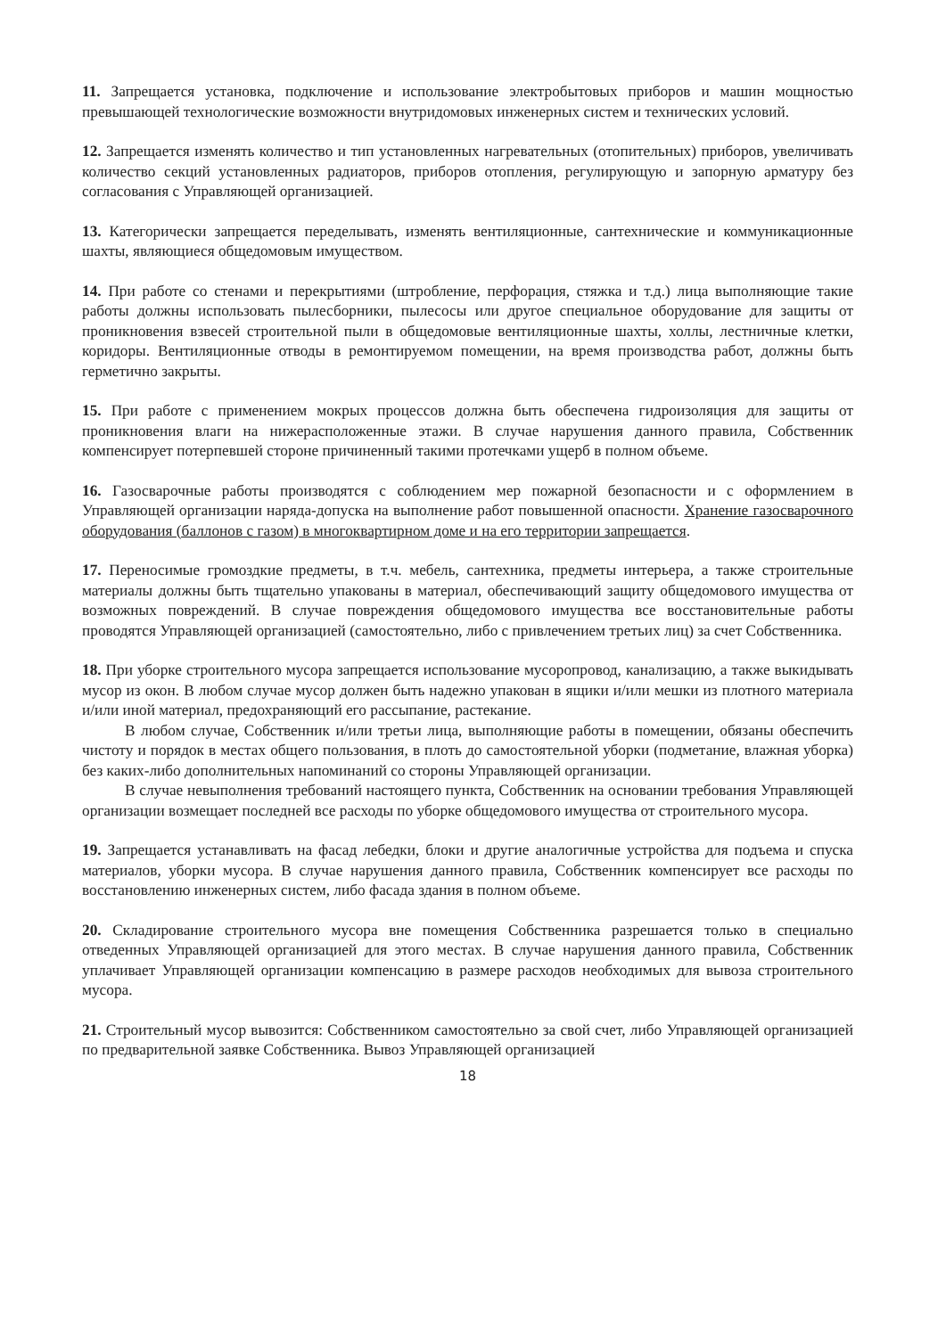11. Запрещается установка, подключение и использование электробытовых приборов и машин мощностью превышающей технологические возможности внутридомовых инженерных систем и технических условий.
12. Запрещается изменять количество и тип установленных нагревательных (отопительных) приборов, увеличивать количество секций установленных радиаторов, приборов отопления, регулирующую и запорную арматуру без согласования с Управляющей организацией.
13. Категорически запрещается переделывать, изменять вентиляционные, сантехнические и коммуникационные шахты, являющиеся общедомовым имуществом.
14. При работе со стенами и перекрытиями (штробление, перфорация, стяжка и т.д.) лица выполняющие такие работы должны использовать пылесборники, пылесосы или другое специальное оборудование для защиты от проникновения взвесей строительной пыли в общедомовые вентиляционные шахты, холлы, лестничные клетки, коридоры. Вентиляционные отводы в ремонтируемом помещении, на время производства работ, должны быть герметично закрыты.
15. При работе с применением мокрых процессов должна быть обеспечена гидроизоляция для защиты от проникновения влаги на нижерасположенные этажи. В случае нарушения данного правила, Собственник компенсирует потерпевшей стороне причиненный такими протечками ущерб в полном объеме.
16. Газосварочные работы производятся с соблюдением мер пожарной безопасности и с оформлением в Управляющей организации наряда-допуска на выполнение работ повышенной опасности. Хранение газосварочного оборудования (баллонов с газом) в многоквартирном доме и на его территории запрещается.
17. Переносимые громоздкие предметы, в т.ч. мебель, сантехника, предметы интерьера, а также строительные материалы должны быть тщательно упакованы в материал, обеспечивающий защиту общедомового имущества от возможных повреждений. В случае повреждения общедомового имущества все восстановительные работы проводятся Управляющей организацией (самостоятельно, либо с привлечением третьих лиц) за счет Собственника.
18. При уборке строительного мусора запрещается использование мусоропровод, канализацию, а также выкидывать мусор из окон. В любом случае мусор должен быть надежно упакован в ящики и/или мешки из плотного материала и/или иной материал, предохраняющий его рассыпание, растекание.
В любом случае, Собственник и/или третьи лица, выполняющие работы в помещении, обязаны обеспечить чистоту и порядок в местах общего пользования, в плоть до самостоятельной уборки (подметание, влажная уборка) без каких-либо дополнительных напоминаний со стороны Управляющей организации.
В случае невыполнения требований настоящего пункта, Собственник на основании требования Управляющей организации возмещает последней все расходы по уборке общедомового имущества от строительного мусора.
19. Запрещается устанавливать на фасад лебедки, блоки и другие аналогичные устройства для подъема и спуска материалов, уборки мусора. В случае нарушения данного правила, Собственник компенсирует все расходы по восстановлению инженерных систем, либо фасада здания в полном объеме.
20. Складирование строительного мусора вне помещения Собственника разрешается только в специально отведенных Управляющей организацией для этого местах. В случае нарушения данного правила, Собственник уплачивает Управляющей организации компенсацию в размере расходов необходимых для вывоза строительного мусора.
21. Строительный мусор вывозится: Собственником самостоятельно за свой счет, либо Управляющей организацией по предварительной заявке Собственника. Вывоз Управляющей организацией
18